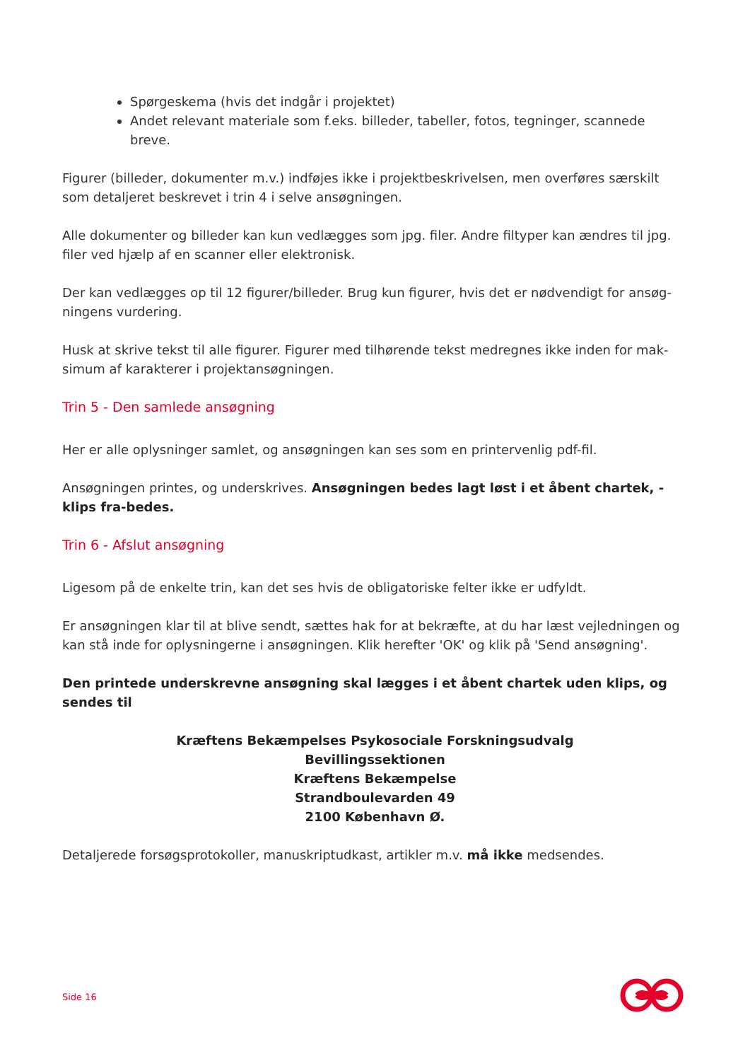Spørgeskema (hvis det indgår i projektet)
Andet relevant materiale som f.eks. billeder, tabeller, fotos, tegninger, scannede breve.
Figurer (billeder, dokumenter m.v.) indføjes ikke i projektbeskrivelsen, men overføres særskilt som detaljeret beskrevet i trin 4 i selve ansøgningen.
Alle dokumenter og billeder kan kun vedlægges som jpg. filer. Andre filtyper kan ændres til jpg. filer ved hjælp af en scanner eller elektronisk.
Der kan vedlægges op til 12 figurer/billeder. Brug kun figurer, hvis det er nødvendigt for ansøg-ningens vurdering.
Husk at skrive tekst til alle figurer. Figurer med tilhørende tekst medregnes ikke inden for mak-simum af karakterer i projektansøgningen.
Trin 5 - Den samlede ansøgning
Her er alle oplysninger samlet, og ansøgningen kan ses som en printervenlig pdf-fil.
Ansøgningen printes, og underskrives. Ansøgningen bedes lagt løst i et åbent chartek, - klips fra-bedes.
Trin 6 - Afslut ansøgning
Ligesom på de enkelte trin, kan det ses hvis de obligatoriske felter ikke er udfyldt.
Er ansøgningen klar til at blive sendt, sættes hak for at bekræfte, at du har læst vejledningen og kan stå inde for oplysningerne i ansøgningen. Klik herefter 'OK' og klik på 'Send ansøgning'.
Den printede underskrevne ansøgning skal lægges i et åbent chartek uden klips, og sendes til
Kræftens Bekæmpelses Psykosociale Forskningsudvalg
Bevillingssektionen
Kræftens Bekæmpelse
Strandboulevarden 49
2100 København Ø.
Detaljerede forsøgsprotokoller, manuskriptudkast, artikler m.v. må ikke medsendes.
Side 16